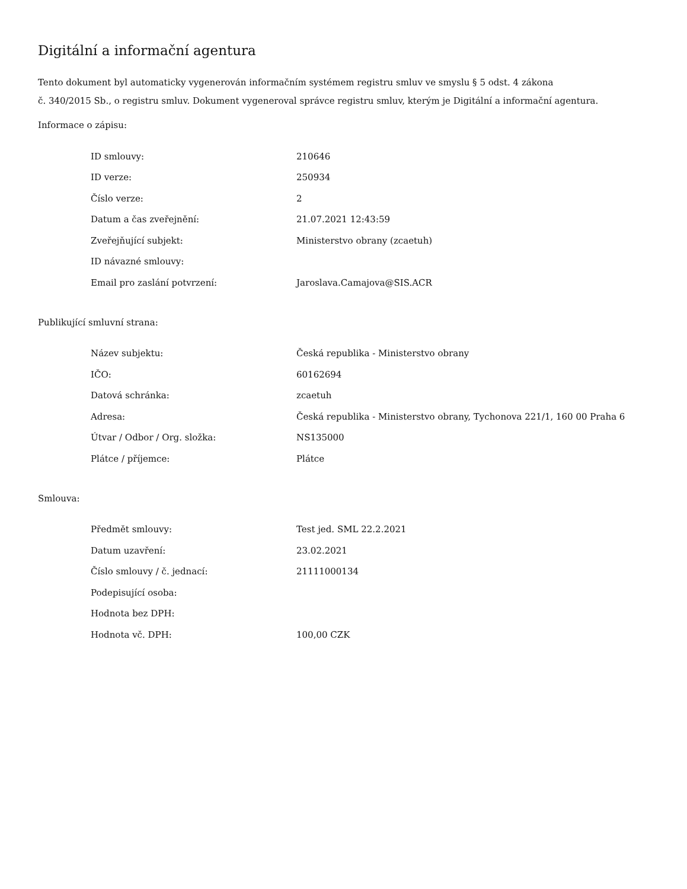Digitální a informační agentura
Tento dokument byl automaticky vygenerován informačním systémem registru smluv ve smyslu § 5 odst. 4 zákona
č. 340/2015 Sb., o registru smluv. Dokument vygeneroval správce registru smluv, kterým je Digitální a informační agentura.
Informace o zápisu:
| ID smlouvy: | 210646 |
| ID verze: | 250934 |
| Číslo verze: | 2 |
| Datum a čas zveřejnění: | 21.07.2021 12:43:59 |
| Zveřejňující subjekt: | Ministerstvo obrany (zcaetuh) |
| ID návazné smlouvy: | |
| Email pro zaslání potvrzení: | Jaroslava.Camajova@SIS.ACR |
Publikující smluvní strana:
| Název subjektu: | Česká republika - Ministerstvo obrany |
| IČO: | 60162694 |
| Datová schránka: | zcaetuh |
| Adresa: | Česká republika - Ministerstvo obrany, Tychonova 221/1, 160 00 Praha 6 |
| Útvar / Odbor / Org. složka: | NS135000 |
| Plátce / příjemce: | Plátce |
Smlouva:
| Předmět smlouvy: | Test jed. SML 22.2.2021 |
| Datum uzavření: | 23.02.2021 |
| Číslo smlouvy / č. jednací: | 21111000134 |
| Podepisující osoba: | |
| Hodnota bez DPH: | |
| Hodnota vč. DPH: | 100,00 CZK |